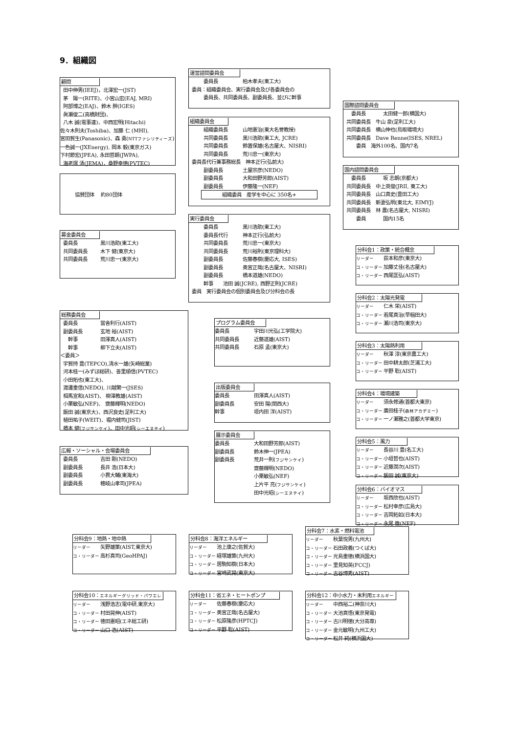9．組織図
顧問
田中伸男(IEEJ)，北澤宏一(JST)
茅　陽一(RITE)、小宮山宏(EAJ, MRI)
阿部博之(EAJ)、鈴木 胖(IGES)
眞瀬俊二(高橋財団)、
八木 誠(電事連)、中西宏明(Hitachi)
佐々木則夫(Toshiba)、加藤 仁 (MHI),
宮田賀生(Panasonic)、森 勇(NTTファシリティーズ)
一色誠一(JXEnergy), 岡本 毅(東京ガス)
下村節宏(JPEA), 永田哲朗(JWPA),
海老塚 清(JEMA)，桑野幸徳(PVTEC)
協賛団体　 約80団体
募金委員会
委員長 黒川浩助(東工大)
共同委員長 木下 健(東京大)
共同委員長 荒川忠一(東京大)
総務委員会
委員長 當舎利行(AIST)
副委員長 玄地 裕(AIST)
　幹事 田澤真人(AIST)
　幹事 柳下立夫(AIST)
＜委員＞
宇賀持 豊(TEPCO),清水一雄(矢崎総業)
河本桂一(みずほ総研)、善里順信(PVTEC)
小田拓也(東工大)、
渡邊重信(NEDO), 川越繁一(JSES)
相馬宣和(AIST)、 柳澤教雄(AIST)
小栗敏弘(NEF)、 齋藤輝明(NEDO)
飯田 誠(東京大)、西沢良史(足利工大)
植田祐子(WEIT)、堀内健司(JIST)
橋本 健(フジサンケイ)、田中光昭(シーエヌテイ)
広報・ソーシャル・会場委員会
委員長 吉田 剛(NEDO)
副委員長 長井 浩(日本大)
副委員長 小貫大輔(東海大)
副委員長 穂岐山孝司(JPEA)
運営諮問委員会
委員長 柏木孝夫(東工大)
委員：組織委員会、実行委員会及び各委員会の
委員長、共同委員長、副委員長、並びに幹事
組織委員会
組織委員長 山地憲治(東大名誉教授)
共同委員長 黒川浩助(東工大, JCRE)
共同委員長 鈴置保雄(名古屋大、NISRI)
共同委員長 荒川忠一(東京大)
委員長代行兼事務総長　神本正行(弘前大)
副委員長 土屋宗彦(NEDO)
副委員長 大和田野芳郎(AIST)
副委員長 伊藤隆一(NEF)
組織委員　産学を中心に 350名+
実行委員会
委員長 黒川浩助(東工大)
委員長代行 神本正行(弘前大)
共同委員長 荒川忠一(東京大)
共同委員長 荒川裕則(東京理科大)
副委員長 佐藤春樹(慶応大, ISES)
副委員長 奥宮正哉(名古屋大、NISRI)
副委員長 橋本道雄(NEDO)
幹事　　池田 誠(JCRE), 西野正則(JCRE)
委員　実行委員会の個別委員会及び分科会の長
プログラム委員会
委員長 宇田川光弘(工学院大)
共同委員長 近藤道雄(AIST)
共同委員長 石原 孟(東京大)
出版委員会
委員長 田澤真人(AIST)
副委員長 安田 陽(関西大)
幹事 垣内田 洋(AIST)
展示委員会
委員長 大和田野芳郎(AIST)
副委員長 鈴木伸一(JPEA)
副委員長 荒井一則(フジサンケイ)
齋藤輝明(NEDO)
小栗敏弘(NEF)
上片平 亮(フジサンケイ)
田中光昭(シーエヌテイ)
国際諮問委員会
　委員長 太田健一郎(横国大)
共同委員長　牛山 泉(足利工大)
共同委員長　横山伸也(鳥取環境大)
共同委員長　Dave Renne(ISES, NREL)
　　委員　海外100名、国内7名
国内諮問委員会
　委員長 坂 志朗(京都大)
共同委員長　中上英俊(JRII, 東工大)
共同委員長　山口真史(豊田工大)
共同委員長　新妻弘明(東北大, EIMYJ)
共同委員長　林 農(名古屋大, NISRI)
　　委員 国内15名
分科会1：政策・統合概念
リーダー 荻本和彦(東京大)
コ・リーダー 加藤丈佳(名古屋大)
コ・リーダー 西尾匡弘(AIST)
分科会2：太陽光発電
リーダー 仁木 栄(AIST)
コ・リーダー 若尾真治(早稲田大)
コ・リーダー 瀬川浩司(東京大)
分科会3：太陽熱利用
リーダー 秋澤 淳(東京農工大)
コ・リーダー 田中耕太郎(芝浦工大)
コ・リーダー 平野 聡(AIST)
分科会4：環境建築
リーダー 須永修通(首都大東京)
コ・リーダー 廣田桂子(森林アカデミー)
コ・リーダー 一ノ瀬雅之(首都大学東京)
分科会5：風力
リーダー 長谷川 豊(名工大)
コ・リーダー 小垣哲也(AIST)
コ・リーダー 近藤潤次(AIST)
コ・リーダー 飯田 誠(東京大)
分科会6：バイオマス
リーダー 坂西欣也(AIST)
コ・リーダー 松村幸彦(広島大)
コ・リーダー 吉岡拓如(日本大)
コ・リーダー 永尾 徹(NEF)
分科会9：地熱・地中熱
リーダー 矢野雄策(AIST,東京大)
コ・リーダー 高杉真司(GeoHPAJ)
分科会8：海洋エネルギー
リーダー 池上康之(佐賀大)
コ・リーダー 経塚雄策(九州大)
コ・リーダー 居駒知樹(日本大)
コ・リーダー 宮崎武晃(東京大)
分科会7：水素・燃料電池
リーダー 秋葉悦男(九州大)
コ・リーダー 石田政義(つくば大)
コ・リーダー 光島重徳(横浜国大)
コ・リーダー 里見知英(FCCJ)
コ・リーダー 古谷博秀(AIST)
分科会10：エネルギーグリッド・パワエレ
リーダー 浅野浩志(電中研,東京大)
コ・リーダー 村田晃伸(AIST)
コ・リーダー 徳田憲昭(エネ総工研)
コ・リーダー 山口 浩(AIST)
分科会11：省エネ・ヒートポンプ
リーダー 佐藤春樹(慶応大)
コ・リーダー 奥宮正哉(名古屋大)
コ・リーダー 松原隆彦(HPTCJ)
コ・リーダー 平野 聡(AIST)
分科会12：中小水力・未利用エネルギー
リーダー 中西裕二(神奈川大)
コ・リーダー 大池真悟(東京発電)
コ・リーダー 古川明徳(大分高専)
コ・リーダー 金元敏明(九州工大)
コ・リーダー 松井 純(横浜国大)